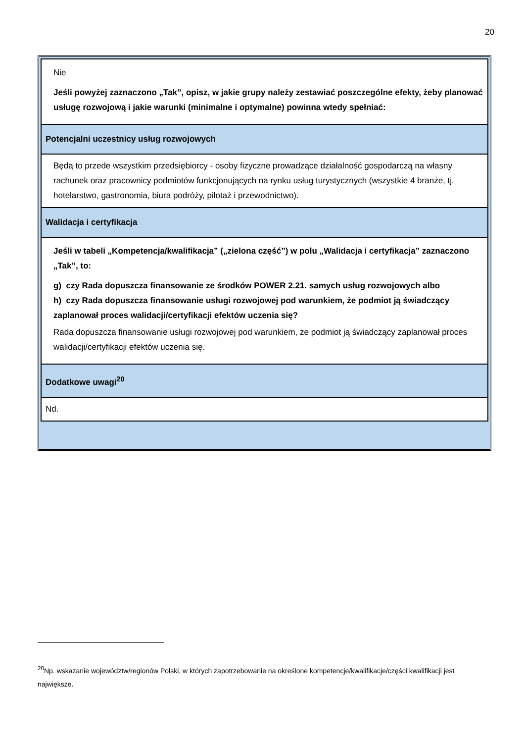20
| Nie Jeśli powyżej zaznaczono „Tak”, opisz, w jakie grupy należy zestawiać poszczególne efekty, żeby planować usługę rozwojową i jakie warunki (minimalne i optymalne) powinna wtedy spełniać: |
| Potencjalni uczestnicy usług rozwojowych |
| Będą to przede wszystkim przedsiębiorcy - osoby fizyczne prowadzące działalność gospodarczą na własny rachunek oraz pracownicy podmiotów funkcjonujących na rynku usług turystycznych (wszystkie 4 branże, tj. hotelarstwo, gastronomia, biura podróży, pilotaż i przewodnictwo). |
| Walidacja i certyfikacja |
| Jeśli w tabeli „Kompetencja/kwalifikacja” („zielona część”) w polu „Walidacja i certyfikacja” zaznaczono „Tak”, to: g) czy Rada dopuszcza finansowanie ze środków POWER 2.21. samych usług rozwojowych albo h) czy Rada dopuszcza finansowanie usługi rozwojowej pod warunkiem, że podmiot ją świadczący zaplanował proces walidacji/certyfikacji efektów uczenia się? Rada dopuszcza finansowanie usługi rozwojowej pod warunkiem, że podmiot ją świadczący zaplanował proces walidacji/certyfikacji efektów uczenia się. |
| Dodatkowe uwagi<sup>20</sup> |
| Nd. |
<sup>20</sup> Np. wskazanie województw/regionów Polski, w których zapotrzebowanie na określone kompetencje/kwalifikacje/części kwalifikacji jest największe.